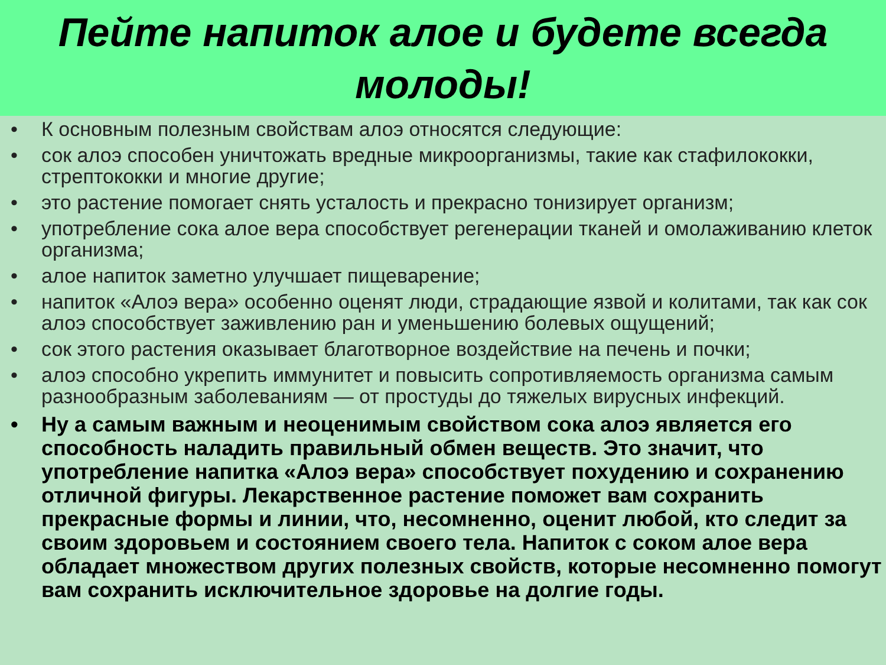Пейте напиток алое и будете всегда
молоды!
• К основным полезным свойствам алоэ относятся следующие:
• сок алоэ способен уничтожать вредные микроорганизмы, такие как стафилококки, стрептококки и многие другие;
• это растение помогает снять усталость и прекрасно тонизирует организм;
• употребление сока алое вера способствует регенерации тканей и омолаживанию клеток организма;
• алое напиток заметно улучшает пищеварение;
• напиток «Алоэ вера» особенно оценят люди, страдающие язвой и колитами, так как сок алоэ способствует заживлению ран и уменьшению болевых ощущений;
• сок этого растения оказывает благотворное воздействие на печень и почки;
• алоэ способно укрепить иммунитет и повысить сопротивляемость организма самым разнообразным заболеваниям — от простуды до тяжелых вирусных инфекций.
• Ну а самым важным и неоценимым свойством сока алоэ является его способность наладить правильный обмен веществ. Это значит, что употребление напитка «Алоэ вера» способствует похудению и сохранению отличной фигуры. Лекарственное растение поможет вам сохранить прекрасные формы и линии, что, несомненно, оценит любой, кто следит за своим здоровьем и состоянием своего тела. Напиток с соком алое вера обладает множеством других полезных свойств, которые несомненно помогут вам сохранить исключительное здоровье на долгие годы.